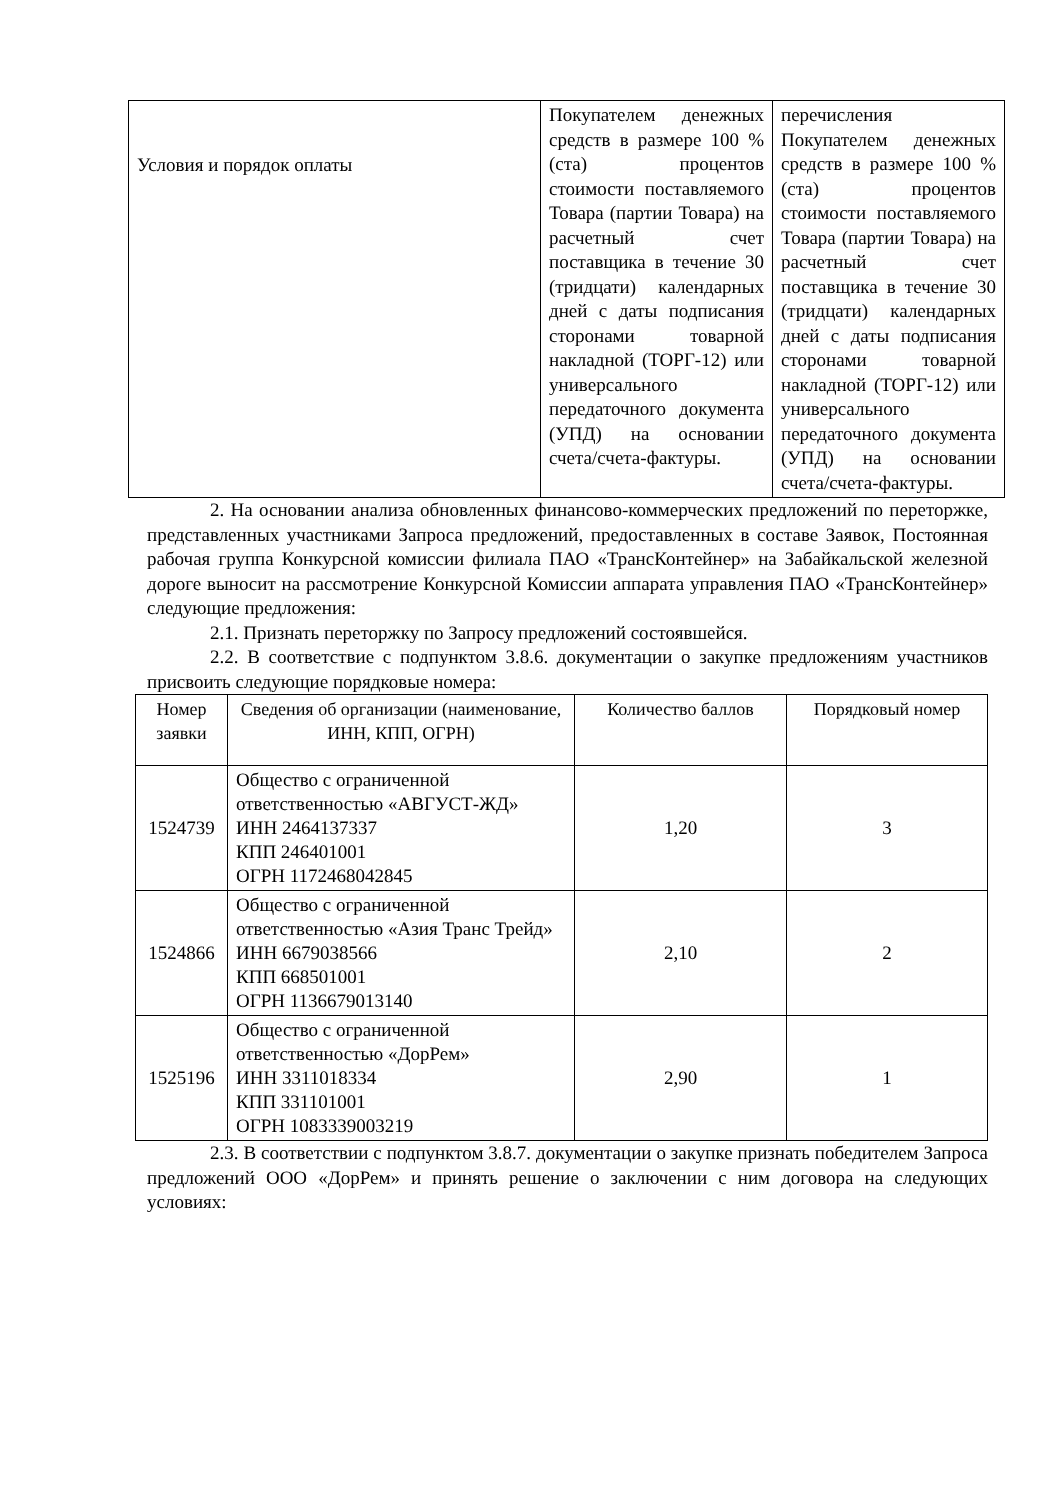| Условия и порядок оплаты | Покупателем денежных средств в размере 100 % (ста) процентов стоимости поставляемого Товара (партии Товара) на расчетный счет поставщика в течение 30 (тридцати) календарных дней с даты подписания сторонами товарной накладной (ТОРГ-12) или универсального передаточного документа (УПД) на основании счета/счета-фактуры. | перечисления Покупателем денежных средств в размере 100 % (ста) процентов стоимости поставляемого Товара (партии Товара) на расчетный счет поставщика в течение 30 (тридцати) календарных дней с даты подписания сторонами товарной накладной (ТОРГ-12) или универсального передаточного документа (УПД) на основании счета/счета-фактуры. |
2. На основании анализа обновленных финансово-коммерческих предложений по переторжке, представленных участниками Запроса предложений, предоставленных в составе Заявок, Постоянная рабочая группа Конкурсной комиссии филиала ПАО «ТрансКонтейнер» на Забайкальской железной дороге выносит на рассмотрение Конкурсной Комиссии аппарата управления ПАО «ТрансКонтейнер» следующие предложения:
2.1. Признать переторжку по Запросу предложений состоявшейся.
2.2. В соответствие с подпунктом 3.8.6. документации о закупке предложениям участников присвоить следующие порядковые номера:
| Номер заявки | Сведения об организации (наименование, ИНН, КПП, ОГРН) | Количество баллов | Порядковый номер |
| --- | --- | --- | --- |
| 1524739 | Общество с ограниченной ответственностью «АВГУСТ-ЖД» ИНН 2464137337 КПП 246401001 ОГРН 1172468042845 | 1,20 | 3 |
| 1524866 | Общество с ограниченной ответственностью «Азия Транс Трейд» ИНН 6679038566 КПП 668501001 ОГРН 1136679013140 | 2,10 | 2 |
| 1525196 | Общество с ограниченной ответственностью «ДорРем» ИНН 3311018334 КПП 331101001 ОГРН 1083339003219 | 2,90 | 1 |
2.3. В соответствии с подпунктом 3.8.7. документации о закупке признать победителем Запроса предложений ООО «ДорРем» и принять решение о заключении с ним договора на следующих условиях: